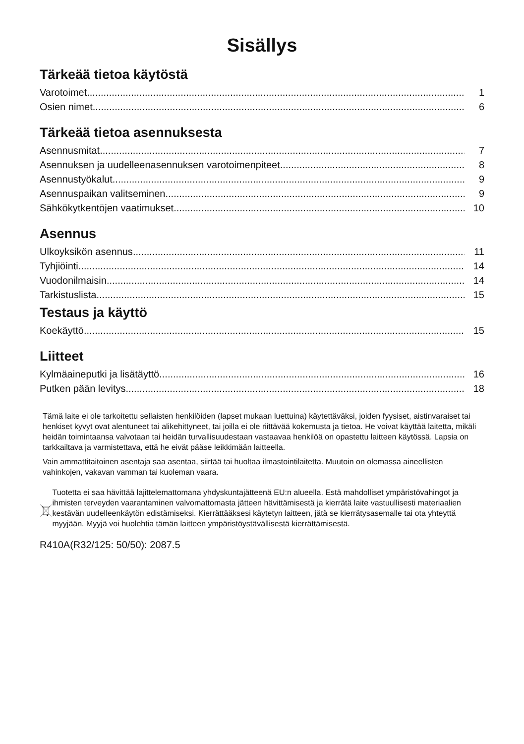Sisällys
Tärkeää tietoa käytöstä
Varotoimet 1
Osien nimet 6
Tärkeää tietoa asennuksesta
Asennusmitat 7
Asennuksen ja uudelleenasennuksen varotoimenpiteet 8
Asennustyökalut 9
Asennuspaikan valitseminen 9
Sähkökytkentöjen vaatimukset 10
Asennus
Ulkoyksikön asennus 11
Tyhjiöinti 14
Vuodonilmaisin 14
Tarkistuslista 15
Testaus ja käyttö
Koekäyttö 15
Liitteet
Kylmäaineputki ja lisätäyttö 16
Putken pään levitys 18
Tämä laite ei ole tarkoitettu sellaisten henkilöiden (lapset mukaan luettuina) käytettäväksi, joiden fyysiset, aistinvaraiset tai henkiset kyvyt ovat alentuneet tai alikehittyneet, tai joilla ei ole riittävää kokemusta ja tietoa. He voivat käyttää laitetta, mikäli heidän toimintaansa valvotaan tai heidän turvallisuudestaan vastaavaa henkilöä on opastettu laitteen käytössä. Lapsia on tarkkailtava ja varmistettava, että he eivät pääse leikkimään laitteella.
Vain ammattitaitoinen asentaja saa asentaa, siirtää tai huoltaa ilmastointilaitetta. Muutoin on olemassa aineellisten vahinkojen, vakavan vamman tai kuoleman vaara.
Tuotetta ei saa hävittää lajittelemattomana yhdyskuntajätteenä EU:n alueella. Estä mahdolliset ympäristövahingot ja ihmisten terveyden vaarantaminen valvomattomasta jätteen hävittämisestä ja kierrätä laite vastuullisesti materiaalien kestävän uudelleenkäytön edistämiseksi. Kierrättääksesi käytetyn laitteen, jätä se kierrätysasemalle tai ota yhteyttä myyjään. Myyjä voi huolehtia tämän laitteen ympäristöystävällisestä kierrättämisestä.
R410A(R32/125: 50/50): 2087.5